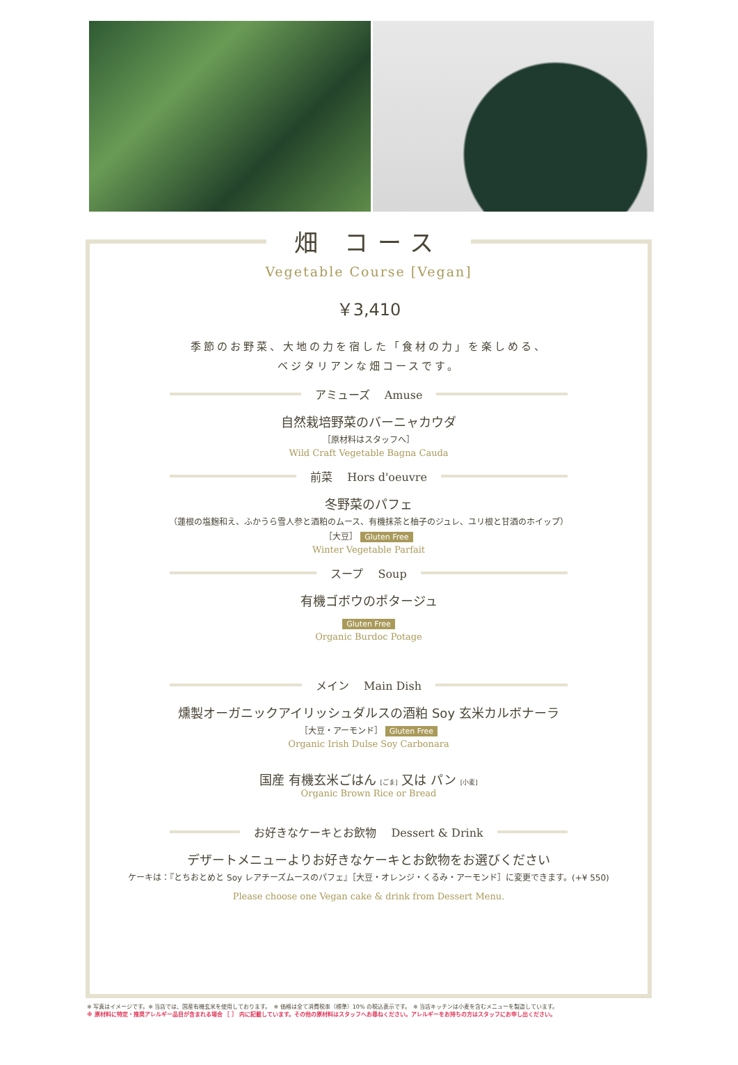畑 コース
Vegetable Course [Vegan]
￥3,410
季節のお野菜、大地の力を宿した「食材の力」を楽しめる、
ベジタリアンな畑コースです。
アミューズ　 Amuse
自然栽培野菜のバーニャカウダ
［原材料はスタッフへ］
Wild Craft Vegetable Bagna Cauda
前菜　 Hors d'oeuvre
冬野菜のパフェ
（蓮根の塩麹和え、ふかうら雪人参と酒粕のムース、有機抹茶と柚子のジュレ、ユリ根と甘酒のホイップ）
［大豆］ Gluten Free
Winter Vegetable Parfait
スープ　 Soup
有機ゴボウのポタージュ
Gluten Free
Organic Burdoc Potage
メイン　 Main Dish
燻製オーガニックアイリッシュダルスの酒粕 Soy 玄米カルボナーラ
［大豆・アーモンド］ Gluten Free
Organic Irish Dulse Soy Carbonara
国産 有機玄米ごはん [ごま] 又は パン [小麦]
Organic Brown Rice or Bread
お好きなケーキとお飲物　 Dessert & Drink
デザートメニューよりお好きなケーキとお飲物をお選びください
ケーキは：『とちおとめと Soy レアチーズムースのパフェ』［大豆・オレンジ・くるみ・アーモンド］に変更できます。(+¥ 550)
Please choose one Vegan cake & drink from Dessert Menu.
※ 写真はイメージです。※ 当店では、国産有機玄米を使用しております。　※ 価格は全て消費税率（標準）10% の税込表示です。　※ 当店キッチンは小麦を含むメニューを製造しています。
※ 原材料に特定・推奨アレルギー品目が含まれる場合 ［ ］ 内に記載しています。その他の原材料はスタッフへお尋ねください。アレルギーをお持ちの方はスタッフにお申し出ください。